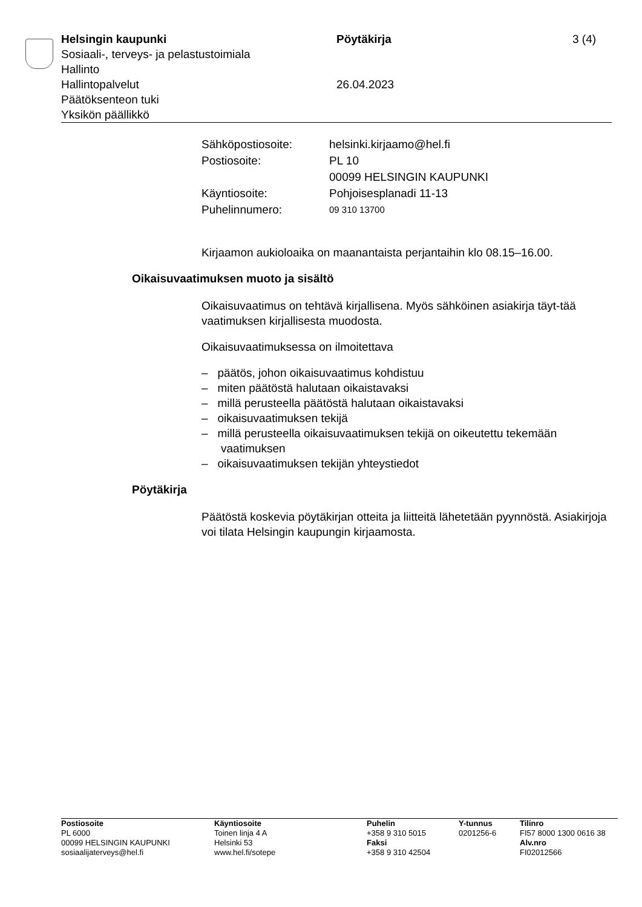Helsingin kaupunki
Sosiaali-, terveys- ja pelastustoimiala
Hallinto
Hallintopalvelut
Päätöksenteon tuki
Yksikön päällikkö
Pöytäkirja
26.04.2023
3 (4)
| Sähköpostiosoite: | helsinki.kirjaamo@hel.fi |
| Postiosoite: | PL 10 00099 HELSINGIN KAUPUNKI |
| Käyntiosoite: | Pohjoisesplanadi 11-13 |
| Puhelinnumero: | 09 310 13700 |
Kirjaamon aukioloaika on maanantaista perjantaihin klo 08.15–16.00.
Oikaisuvaatimuksen muoto ja sisältö
Oikaisuvaatimus on tehtävä kirjallisena. Myös sähköinen asiakirja täyt-tää vaatimuksen kirjallisesta muodosta.
Oikaisuvaatimuksessa on ilmoitettava
– päätös, johon oikaisuvaatimus kohdistuu
– miten päätöstä halutaan oikaistavaksi
– millä perusteella päätöstä halutaan oikaistavaksi
– oikaisuvaatimuksen tekijä
– millä perusteella oikaisuvaatimuksen tekijä on oikeutettu tekemään vaatimuksen
– oikaisuvaatimuksen tekijän yhteystiedot
Pöytäkirja
Päätöstä koskevia pöytäkirjan otteita ja liitteitä lähetetään pyynnöstä. Asiakirjoja voi tilata Helsingin kaupungin kirjaamosta.
Postiosoite
PL 6000
00099 HELSINGIN KAUPUNKI
sosiaalijaterveys@hel.fi
Käyntiosoite
Toinen linja 4 A
Helsinki 53
www.hel.fi/sotepe
Puhelin
+358 9 310 5015
Faksi
+358 9 310 42504
Y-tunnus
0201256-6
Tilinro
FI57 8000 1300 0616 38
Alv.nro
FI02012566